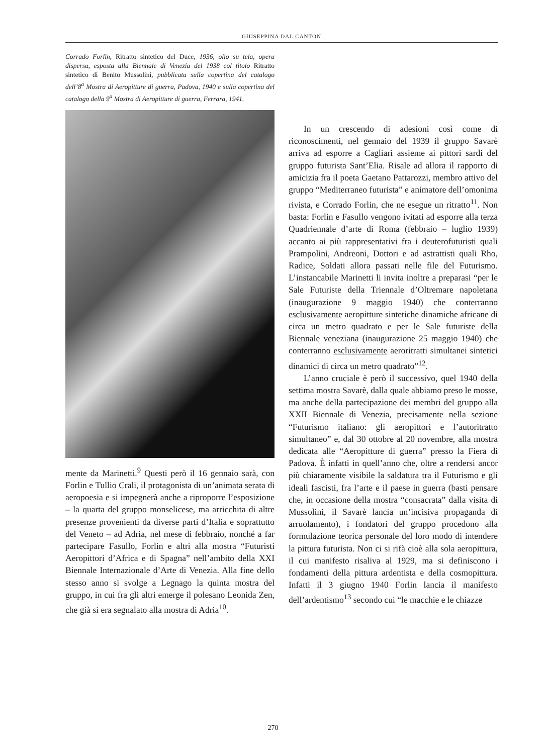GIUSEPPINA DAL CANTON
Corrado Forlin, Ritratto sintetico del Duce, 1936, olio su tela, opera dispersa, esposta alla Biennale di Venezia del 1938 col titolo Ritratto sintetico di Benito Mussolini, pubblicata sulla copertina del catalogo dell’8<sup>a</sup> Mostra di Aeropitture di guerra, Padova, 1940 e sulla copertina del catalogo della 9<sup>a</sup> Mostra di Aeropitture di guerra, Ferrara, 1941.
mente da Marinetti.<sup>9</sup> Questi però il 16 gennaio sarà, con Forlin e Tullio Crali, il protagonista di un’animata serata di aeropoesia e si impegnerà anche a riproporre l’esposizione – la quarta del gruppo monselicese, ma arricchita di altre presenze provenienti da diverse parti d’Italia e soprattutto del Veneto – ad Adria, nel mese di febbraio, nonché a far partecipare Fasullo, Forlin e altri alla mostra “Futuristi Aeropittori d’Africa e di Spagna” nell’ambito della XXI Biennale Internazionale d’Arte di Venezia. Alla fine dello stesso anno si svolge a Legnago la quinta mostra del gruppo, in cui fra gli altri emerge il polesano Leonida Zen, che già si era segnalato alla mostra di Adria<sup>10</sup>.
In un crescendo di adesioni così come di riconoscimenti, nel gennaio del 1939 il gruppo Savarè arriva ad esporre a Cagliari assieme ai pittori sardi del gruppo futurista Sant’Elia. Risale ad allora il rapporto di amicizia fra il poeta Gaetano Pattarozzi, membro attivo del gruppo “Mediterraneo futurista” e animatore dell’omonima rivista, e Corrado Forlin, che ne esegue un ritratto<sup>11</sup>. Non basta: Forlin e Fasullo vengono ivitati ad esporre alla terza Quadriennale d’arte di Roma (febbraio – luglio 1939) accanto ai più rappresentativi fra i deuterofuturisti quali Prampolini, Andreoni, Dottori e ad astrattisti quali Rho, Radice, Soldati allora passati nelle file del Futurismo. L’instancabile Marinetti li invita inoltre a preparasi “per le Sale Futuriste della Triennale d’Oltremare napoletana (inaugurazione 9 maggio 1940) che conterranno esclusivamente aeropitture sintetiche dinamiche africane di circa un metro quadrato e per le Sale futuriste della Biennale veneziana (inaugurazione 25 maggio 1940) che conterranno esclusivamente aeroritratti simultanei sintetici dinamici di circa un metro quadrato”<sup>12</sup>.
L’anno cruciale è però il successivo, quel 1940 della settima mostra Savarè, dalla quale abbiamo preso le mosse, ma anche della partecipazione dei membri del gruppo alla XXII Biennale di Venezia, precisamente nella sezione “Futurismo italiano: gli aeropittori e l’autoritratto simultaneo” e, dal 30 ottobre al 20 novembre, alla mostra dedicata alle “Aeropitture di guerra” presso la Fiera di Padova. È infatti in quell’anno che, oltre a rendersi ancor più chiaramente visibile la saldatura tra il Futurismo e gli ideali fascisti, fra l’arte e il paese in guerra (basti pensare che, in occasione della mostra “consacrata” dalla visita di Mussolini, il Savarè lancia un’incisiva propaganda di arruolamento), i fondatori del gruppo procedono alla formulazione teorica personale del loro modo di intendere la pittura futurista. Non ci si rifà cioè alla sola aeropittura, il cui manifesto risaliva al 1929, ma si definiscono i fondamenti della pittura ardentista e della cosmopittura. Infatti il 3 giugno 1940 Forlin lancia il manifesto dell’ardentismo<sup>13</sup> secondo cui “le macchie e le chiazze
270